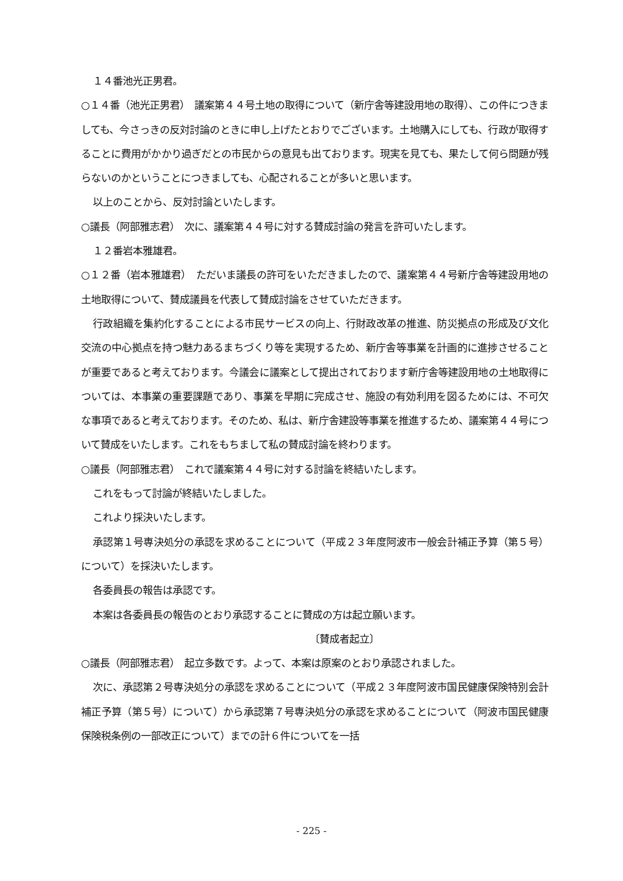１４番池光正男君。
○１４番（池光正男君）　議案第４４号土地の取得について（新庁舎等建設用地の取得）、この件につきましても、今さっきの反対討論のときに申し上げたとおりでございます。土地購入にしても、行政が取得することに費用がかかり過ぎだとの市民からの意見も出ております。現実を見ても、果たして何ら問題が残らないのかということにつきましても、心配されることが多いと思います。
以上のことから、反対討論といたします。
○議長（阿部雅志君）　次に、議案第４４号に対する賛成討論の発言を許可いたします。
１２番岩本雅雄君。
○１２番（岩本雅雄君）　ただいま議長の許可をいただきましたので、議案第４４号新庁舎等建設用地の土地取得について、賛成議員を代表して賛成討論をさせていただきます。
行政組織を集約化することによる市民サービスの向上、行財政改革の推進、防災拠点の形成及び文化交流の中心拠点を持つ魅力あるまちづくり等を実現するため、新庁舎等事業を計画的に進捗させることが重要であると考えております。今議会に議案として提出されております新庁舎等建設用地の土地取得については、本事業の重要課題であり、事業を早期に完成させ、施設の有効利用を図るためには、不可欠な事項であると考えております。そのため、私は、新庁舎建設等事業を推進するため、議案第４４号について賛成をいたします。これをもちまして私の賛成討論を終わります。
○議長（阿部雅志君）　これで議案第４４号に対する討論を終結いたします。
これをもって討論が終結いたしました。
これより採決いたします。
承認第１号専決処分の承認を求めることについて（平成２３年度阿波市一般会計補正予算（第５号）について）を採決いたします。
各委員長の報告は承認です。
本案は各委員長の報告のとおり承認することに賛成の方は起立願います。
〔賛成者起立〕
○議長（阿部雅志君）　起立多数です。よって、本案は原案のとおり承認されました。
次に、承認第２号専決処分の承認を求めることについて（平成２３年度阿波市国民健康保険特別会計補正予算（第５号）について）から承認第７号専決処分の承認を求めることについて（阿波市国民健康保険税条例の一部改正について）までの計６件についてを一括
- 225 -